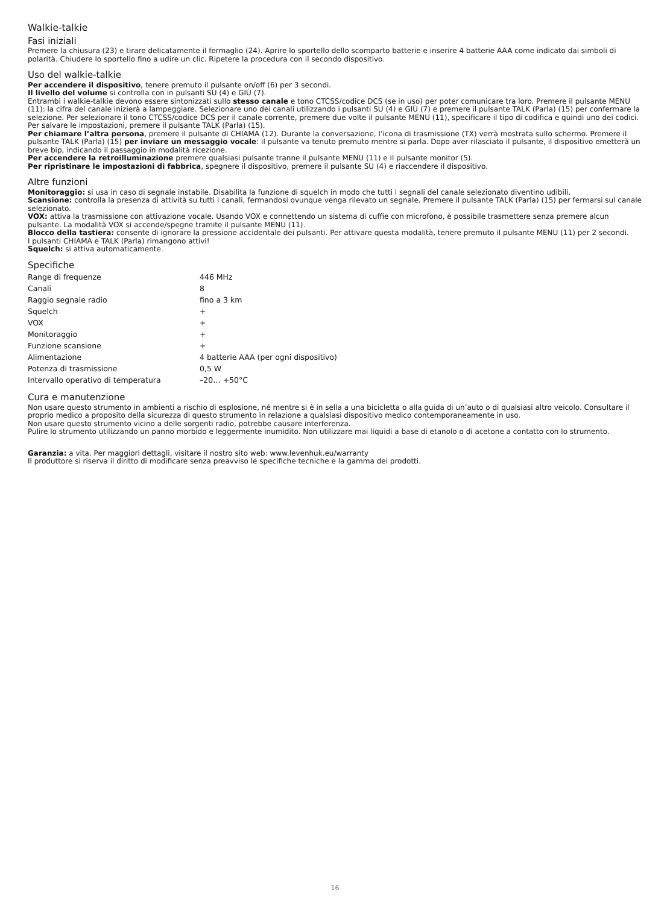Walkie-talkie
Fasi iniziali
Premere la chiusura (23) e tirare delicatamente il fermaglio (24). Aprire lo sportello dello scomparto batterie e inserire 4 batterie AAA come indicato dai simboli di polarità. Chiudere lo sportello fino a udire un clic. Ripetere la procedura con il secondo dispositivo.
Uso del walkie-talkie
Per accendere il dispositivo, tenere premuto il pulsante on/off (6) per 3 secondi.
Il livello del volume si controlla con in pulsanti SU (4) e GIÙ (7).
Entrambi i walkie-talkie devono essere sintonizzati sullo stesso canale e tono CTCSS/codice DCS (se in uso) per poter comunicare tra loro. Premere il pulsante MENU (11): la cifra del canale inizierà a lampeggiare. Selezionare uno dei canali utilizzando i pulsanti SU (4) e GIÙ (7) e premere il pulsante TALK (Parla) (15) per confermare la selezione. Per selezionare il tono CTCSS/codice DCS per il canale corrente, premere due volte il pulsante MENU (11), specificare il tipo di codifica e quindi uno dei codici. Per salvare le impostazioni, premere il pulsante TALK (Parla) (15).
Per chiamare l’altra persona, premere il pulsante di CHIAMA (12). Durante la conversazione, l’icona di trasmissione (TX) verrà mostrata sullo schermo. Premere il pulsante TALK (Parla) (15) per inviare un messaggio vocale: il pulsante va tenuto premuto mentre si parla. Dopo aver rilasciato il pulsante, il dispositivo emetterà un breve bip, indicando il passaggio in modalità ricezione.
Per accendere la retroilluminazione premere qualsiasi pulsante tranne il pulsante MENU (11) e il pulsante monitor (5).
Per ripristinare le impostazioni di fabbrica, spegnere il dispositivo, premere il pulsante SU (4) e riaccendere il dispositivo.
Altre funzioni
Monitoraggio: si usa in caso di segnale instabile. Disabilita la funzione di squelch in modo che tutti i segnali del canale selezionato diventino udibili.
Scansione: controlla la presenza di attività su tutti i canali, fermandosi ovunque venga rilevato un segnale. Premere il pulsante TALK (Parla) (15) per fermarsi sul canale selezionato.
VOX: attiva la trasmissione con attivazione vocale. Usando VOX e connettendo un sistema di cuffie con microfono, è possibile trasmettere senza premere alcun pulsante. La modalità VOX si accende/spegne tramite il pulsante MENU (11).
Blocco della tastiera: consente di ignorare la pressione accidentale dei pulsanti. Per attivare questa modalità, tenere premuto il pulsante MENU (11) per 2 secondi.
I pulsanti CHIAMA e TALK (Parla) rimangono attivi!
Squelch: si attiva automaticamente.
Specifiche
| Range di frequenze | 446 MHz |
| Canali | 8 |
| Raggio segnale radio | fino a 3 km |
| Squelch | + |
| VOX | + |
| Monitoraggio | + |
| Funzione scansione | + |
| Alimentazione | 4 batterie AAA (per ogni dispositivo) |
| Potenza di trasmissione | 0,5 W |
| Intervallo operativo di temperatura | –20… +50°C |
Cura e manutenzione
Non usare questo strumento in ambienti a rischio di esplosione, né mentre si è in sella a una bicicletta o alla guida di un’auto o di qualsiasi altro veicolo. Consultare il proprio medico a proposito della sicurezza di questo strumento in relazione a qualsiasi dispositivo medico contemporaneamente in uso.
Non usare questo strumento vicino a delle sorgenti radio, potrebbe causare interferenza.
Pulire lo strumento utilizzando un panno morbido e leggermente inumidito. Non utilizzare mai liquidi a base di etanolo o di acetone a contatto con lo strumento.
Garanzia: a vita. Per maggiori dettagli, visitare il nostro sito web: www.levenhuk.eu/warranty
Il produttore si riserva il diritto di modificare senza preavviso le specifiche tecniche e la gamma dei prodotti.
16